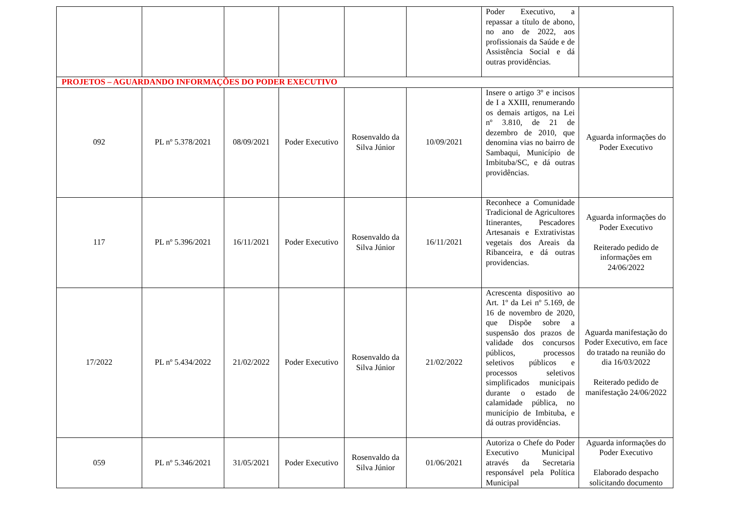| | | | | | | Poder Executivo, a repassar a título de abono, no ano de 2022, aos profissionais da Saúde e de Assistência Social e dá outras providências. | |
| PROJETOS – AGUARDANDO INFORMAÇÕES DO PODER EXECUTIVO | | | | | | | |
| 092 | PL nº 5.378/2021 | 08/09/2021 | Poder Executivo | Rosenvaldo da Silva Júnior | 10/09/2021 | Insere o artigo 3º e incisos de I a XXIII, renumerando os demais artigos, na Lei nº 3.810, de 21 de dezembro de 2010, que denomina vias no bairro de Sambaqui, Município de Imbituba/SC, e dá outras providências. | Aguarda informações do Poder Executivo |
| 117 | PL nº 5.396/2021 | 16/11/2021 | Poder Executivo | Rosenvaldo da Silva Júnior | 16/11/2021 | Reconhece a Comunidade Tradicional de Agricultores Itinerantes, Pescadores Artesanais e Extrativistas vegetais dos Areais da Ribanceira, e dá outras providencias. | Aguarda informações do Poder Executivo Reiterado pedido de informações em 24/06/2022 |
| 17/2022 | PL nº 5.434/2022 | 21/02/2022 | Poder Executivo | Rosenvaldo da Silva Júnior | 21/02/2022 | Acrescenta dispositivo ao Art. 1º da Lei nº 5.169, de 16 de novembro de 2020, que Dispõe sobre a suspensão dos prazos de validade dos concursos públicos, processos seletivos públicos e processos seletivos simplificados municipais durante o estado de calamidade pública, no município de Imbituba, e dá outras providências. | Aguarda manifestação do Poder Executivo, em face do tratado na reunião do dia 16/03/2022 Reiterado pedido de manifestação 24/06/2022 |
| 059 | PL nº 5.346/2021 | 31/05/2021 | Poder Executivo | Rosenvaldo da Silva Júnior | 01/06/2021 | Autoriza o Chefe do Poder Executivo Municipal através da Secretaria responsável pela Política Municipal | Aguarda informações do Poder Executivo Elaborado despacho solicitando documento |